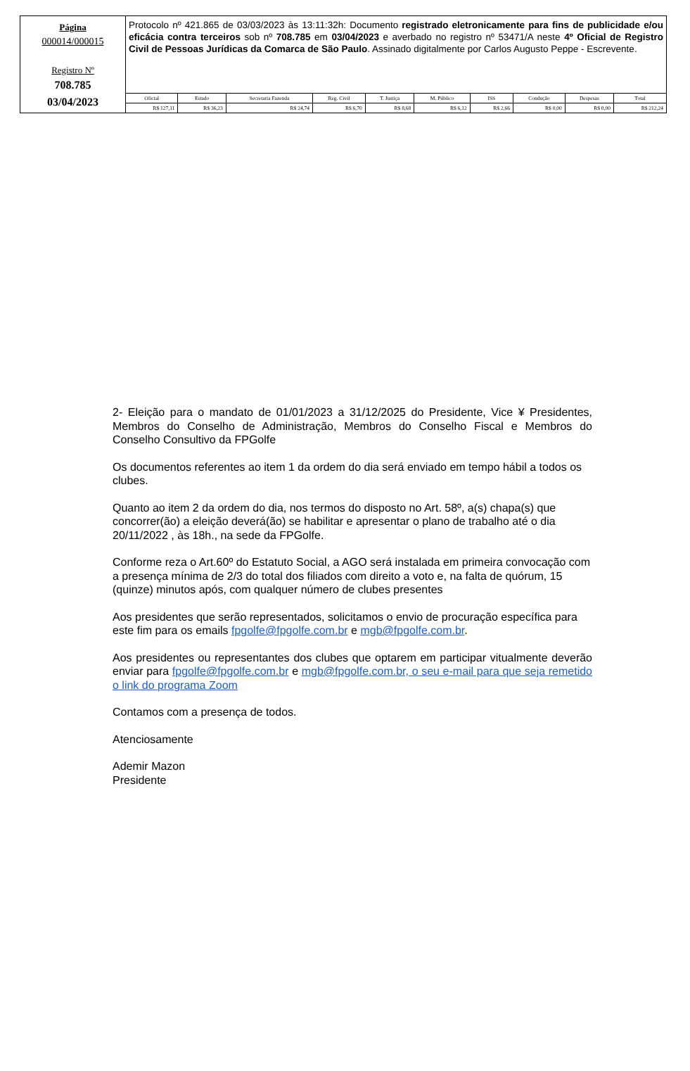Página
000014/000015
Registro Nº
708.785
03/04/2023
Protocolo nº 421.865 de 03/03/2023 às 13:11:32h: Documento registrado eletronicamente para fins de publicidade e/ou eficácia contra terceiros sob nº 708.785 em 03/04/2023 e averbado no registro nº 53471/A neste 4º Oficial de Registro Civil de Pessoas Jurídicas da Comarca de São Paulo. Assinado digitalmente por Carlos Augusto Peppe - Escrevente.
| Oficial | Estado | Secretaria Fazenda | Reg. Civil | T. Justiça | M. Público | ISS | Condução | Despesas | Total |
| --- | --- | --- | --- | --- | --- | --- | --- | --- | --- |
| R$ 127,11 | R$ 36,23 | R$ 24,74 | R$ 6,70 | R$ 8,68 | R$ 6,12 | R$ 2,66 | R$ 0,00 | R$ 0,00 | R$ 212,24 |
2- Eleição para o mandato de 01/01/2023 a 31/12/2025 do Presidente, Vice ¥ Presidentes, Membros do Conselho de Administração, Membros do Conselho Fiscal e Membros do Conselho Consultivo da FPGolfe
Os documentos referentes ao item 1 da ordem do dia será enviado em tempo hábil a todos os clubes.
Quanto ao item 2 da ordem do dia, nos termos do disposto no Art. 58º, a(s) chapa(s) que concorrer(ão) a eleição deverá(ão) se habilitar e apresentar o plano de trabalho até o dia 20/11/2022 , às 18h., na sede da FPGolfe.
Conforme reza o Art.60º do Estatuto Social, a AGO será instalada em primeira convocação com a presença mínima de 2/3 do total dos filiados com direito a voto e, na falta de quórum, 15 (quinze) minutos após, com qualquer número de clubes presentes
Aos presidentes que serão representados, solicitamos o envio de procuração específica para este fim para os emails fpgolfe@fpgolfe.com.br e mgb@fpgolfe.com.br.
Aos presidentes ou representantes dos clubes que optarem em participar vitualmente deverão enviar para fpgolfe@fpgolfe.com.br e mgb@fpgolfe.com.br, o seu e-mail para que seja remetido o link do programa Zoom
Contamos com a presença de todos.
Atenciosamente
Ademir Mazon
Presidente